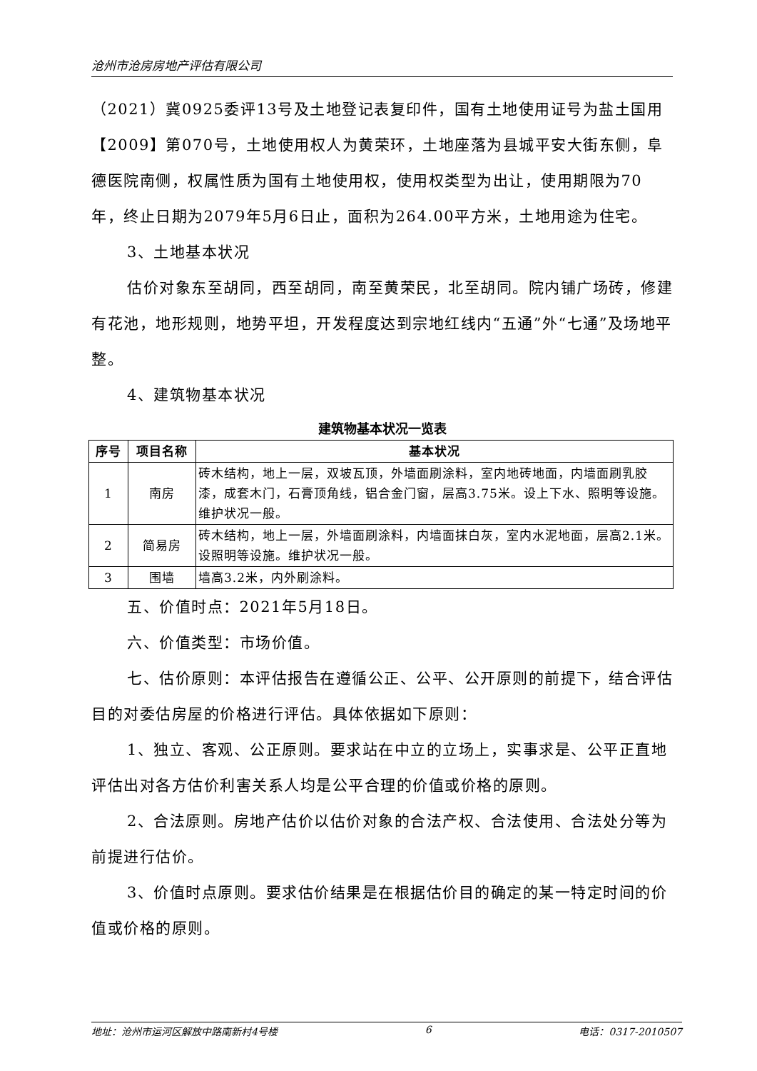沧州市沧房房地产评估有限公司
（2021）冀0925委评13号及土地登记表复印件，国有土地使用证号为盐土国用【2009】第070号，土地使用权人为黄荣环，土地座落为县城平安大街东侧，阜德医院南侧，权属性质为国有土地使用权，使用权类型为出让，使用期限为70年，终止日期为2079年5月6日止，面积为264.00平方米，土地用途为住宅。
3、土地基本状况
估价对象东至胡同，西至胡同，南至黄荣民，北至胡同。院内铺广场砖，修建有花池，地形规则，地势平坦，开发程度达到宗地红线内“五通”外“七通”及场地平整。
4、建筑物基本状况
建筑物基本状况一览表
| 序号 | 项目名称 | 基本状况 |
| --- | --- | --- |
| 1 | 南房 | 砖木结构，地上一层，双坡瓦顶，外墙面刷涂料，室内地砖地面，内墙面刷乳胶漆，成套木门，石膏顶角线，铝合金门窗，层高3.75米。设上下水、照明等设施。维护状况一般。 |
| 2 | 简易房 | 砖木结构，地上一层，外墙面刷涂料，内墙面抹白灰，室内水泥地面，层高2.1米。设照明等设施。维护状况一般。 |
| 3 | 围墙 | 墙高3.2米，内外刷涂料。 |
五、价值时点：2021年5月18日。
六、价值类型：市场价值。
七、估价原则：本评估报告在遵循公正、公平、公开原则的前提下，结合评估目的对委估房屋的价格进行评估。具体依据如下原则：
1、独立、客观、公正原则。要求站在中立的立场上，实事求是、公平正直地评估出对各方估价利害关系人均是公平合理的价值或价格的原则。
2、合法原则。房地产估价以估价对象的合法产权、合法使用、合法处分等为前提进行估价。
3、价值时点原则。要求估价结果是在根据估价目的确定的某一特定时间的价值或价格的原则。
地址：沧州市运河区解放中路南新村4号楼 6 电话：0317-2010507